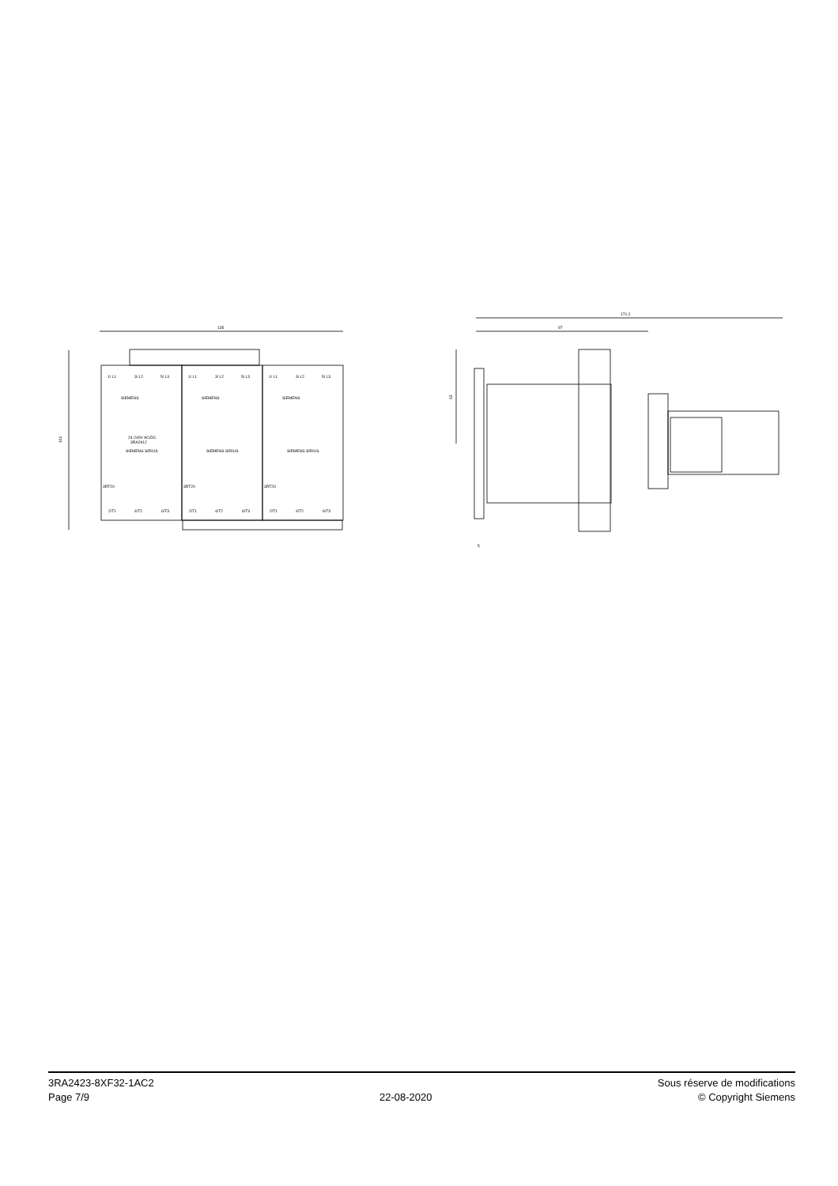135
101
171.2
97
53
5
1/ L1
3/ L2
5/ L3
1/ L1
3/ L2
5/ L3
1/ L1
3/ L2
5/ L3
SIEMENS
SIEMENS
SIEMENS
24-240V AC/DC
3RA2912
SIEMENS SIRIUS
SIEMENS SIRIUS
SIEMENS SIRIUS
3RT20
3RT20
3RT20
2/T1
4/T2
6/T3
2/T1
4/T2
6/T3
2/T1
4/T2
6/T3
3RA2423-8XF32-1AC2
Page 7/9
22-08-2020
Sous réserve de modifications
© Copyright Siemens